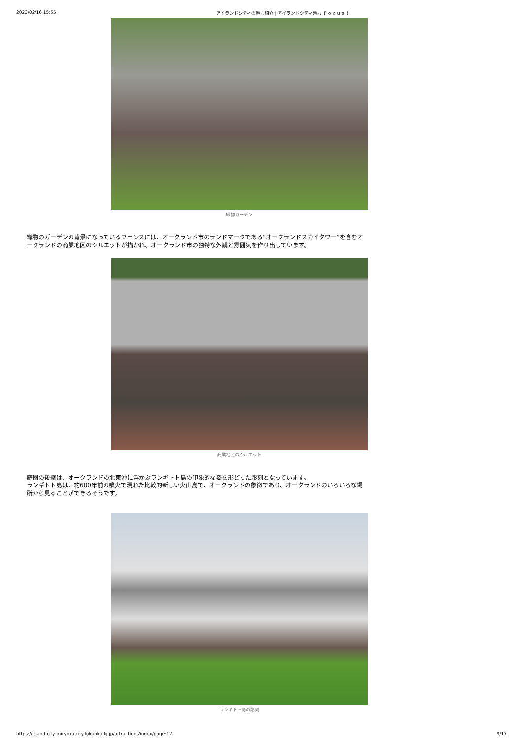2023/02/16 15:55 アイランドシティの魅力紹介 | アイランドシティ魅力 Ｆｏｃｕｓ！
織物ガーデン
織物のガーデンの背景になっているフェンスには、オークランド市のランドマークである“オークランドスカイタワー”を含むオークランドの商業地区のシルエットが描かれ、オークランド市の独特な外観と雰囲気を作り出しています。
商業地区のシルエット
庭園の後壁は、オークランドの北東沖に浮かぶランギトト島の印象的な姿を形どった彫刻となっています。
ランギトト島は、約600年前の噴火で現れた比較的新しい火山島で、オークランドの象徴であり、オークランドのいろいろな場所から見ることができるそうです。
ランギトト島の彫刻
https://island-city-miryoku.city.fukuoka.lg.jp/attractions/index/page:12 9/17